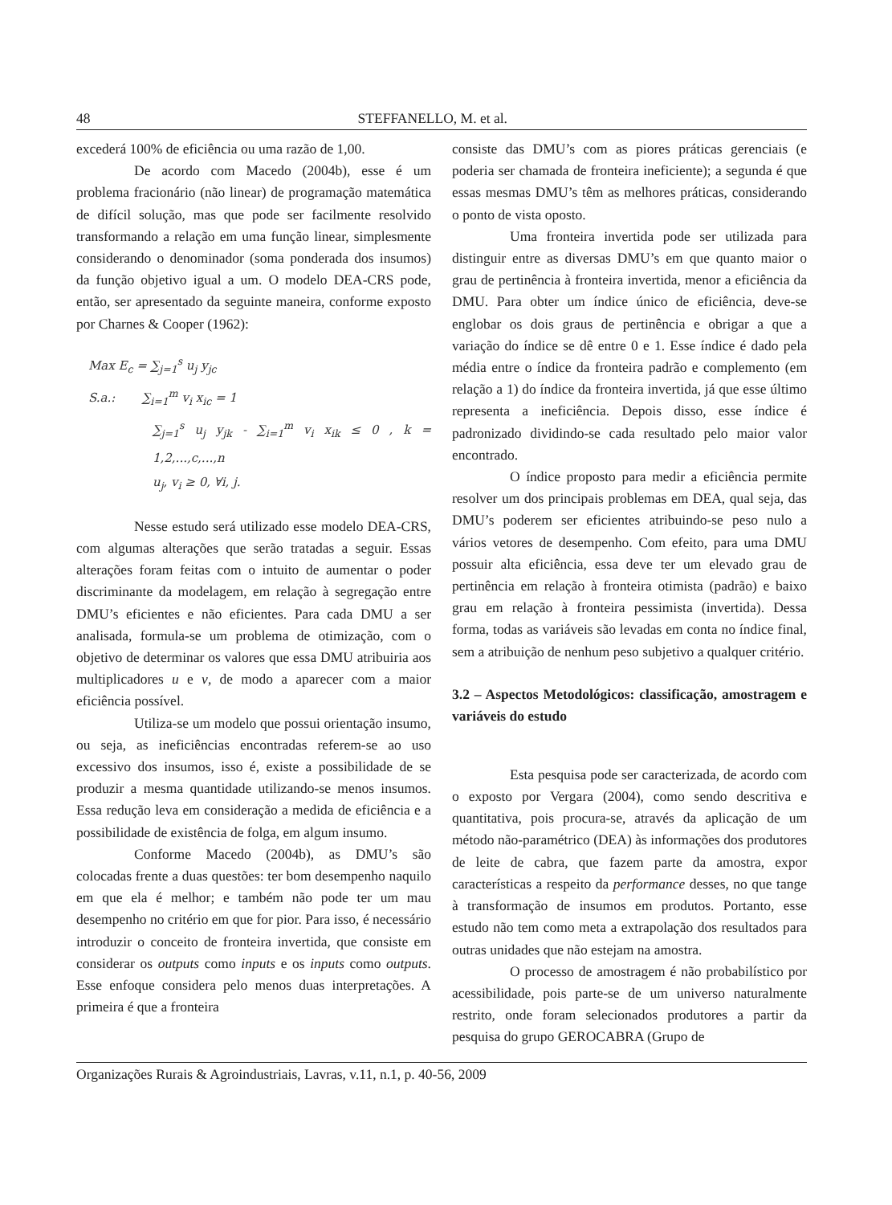48 STEFFANELLO, M. et al.
excederá 100% de eficiência ou uma razão de 1,00.
De acordo com Macedo (2004b), esse é um problema fracionário (não linear) de programação matemática de difícil solução, mas que pode ser facilmente resolvido transformando a relação em uma função linear, simplesmente considerando o denominador (soma ponderada dos insumos) da função objetivo igual a um. O modelo DEA-CRS pode, então, ser apresentado da seguinte maneira, conforme exposto por Charnes & Cooper (1962):
Max E<sub>c</sub> = ∑<sub>j=1</sub><sup>s</sup> u<sub>j</sub> y<sub>jc</sub>
S.a.: ∑<sub>i=1</sub><sup>m</sup> v<sub>i</sub> x<sub>ic</sub> = 1
∑<sub>j=1</sub><sup>s</sup> u<sub>j</sub> y<sub>jk</sub> - ∑<sub>i=1</sub><sup>m</sup> v<sub>i</sub> x<sub>ik</sub> ≤ 0 , k = 1,2,...,c,...,n
u<sub>j</sub>, v<sub>i</sub> ≥ 0, ∀i, j.
Nesse estudo será utilizado esse modelo DEA-CRS, com algumas alterações que serão tratadas a seguir. Essas alterações foram feitas com o intuito de aumentar o poder discriminante da modelagem, em relação à segregação entre DMU’s eficientes e não eficientes. Para cada DMU a ser analisada, formula-se um problema de otimização, com o objetivo de determinar os valores que essa DMU atribuiria aos multiplicadores u e v, de modo a aparecer com a maior eficiência possível.
Utiliza-se um modelo que possui orientação insumo, ou seja, as ineficiências encontradas referem-se ao uso excessivo dos insumos, isso é, existe a possibilidade de se produzir a mesma quantidade utilizando-se menos insumos. Essa redução leva em consideração a medida de eficiência e a possibilidade de existência de folga, em algum insumo.
Conforme Macedo (2004b), as DMU’s são colocadas frente a duas questões: ter bom desempenho naquilo em que ela é melhor; e também não pode ter um mau desempenho no critério em que for pior. Para isso, é necessário introduzir o conceito de fronteira invertida, que consiste em considerar os outputs como inputs e os inputs como outputs. Esse enfoque considera pelo menos duas interpretações. A primeira é que a fronteira
consiste das DMU’s com as piores práticas gerenciais (e poderia ser chamada de fronteira ineficiente); a segunda é que essas mesmas DMU’s têm as melhores práticas, considerando o ponto de vista oposto.
Uma fronteira invertida pode ser utilizada para distinguir entre as diversas DMU’s em que quanto maior o grau de pertinência à fronteira invertida, menor a eficiência da DMU. Para obter um índice único de eficiência, deve-se englobar os dois graus de pertinência e obrigar a que a variação do índice se dê entre 0 e 1. Esse índice é dado pela média entre o índice da fronteira padrão e complemento (em relação a 1) do índice da fronteira invertida, já que esse último representa a ineficiência. Depois disso, esse índice é padronizado dividindo-se cada resultado pelo maior valor encontrado.
O índice proposto para medir a eficiência permite resolver um dos principais problemas em DEA, qual seja, das DMU’s poderem ser eficientes atribuindo-se peso nulo a vários vetores de desempenho. Com efeito, para uma DMU possuir alta eficiência, essa deve ter um elevado grau de pertinência em relação à fronteira otimista (padrão) e baixo grau em relação à fronteira pessimista (invertida). Dessa forma, todas as variáveis são levadas em conta no índice final, sem a atribuição de nenhum peso subjetivo a qualquer critério.
3.2 – Aspectos Metodológicos: classificação, amostragem e variáveis do estudo
Esta pesquisa pode ser caracterizada, de acordo com o exposto por Vergara (2004), como sendo descritiva e quantitativa, pois procura-se, através da aplicação de um método não-paramétrico (DEA) às informações dos produtores de leite de cabra, que fazem parte da amostra, expor características a respeito da performance desses, no que tange à transformação de insumos em produtos. Portanto, esse estudo não tem como meta a extrapolação dos resultados para outras unidades que não estejam na amostra.
O processo de amostragem é não probabilístico por acessibilidade, pois parte-se de um universo naturalmente restrito, onde foram selecionados produtores a partir da pesquisa do grupo GEROCABRA (Grupo de
Organizações Rurais & Agroindustriais, Lavras, v.11, n.1, p. 40-56, 2009